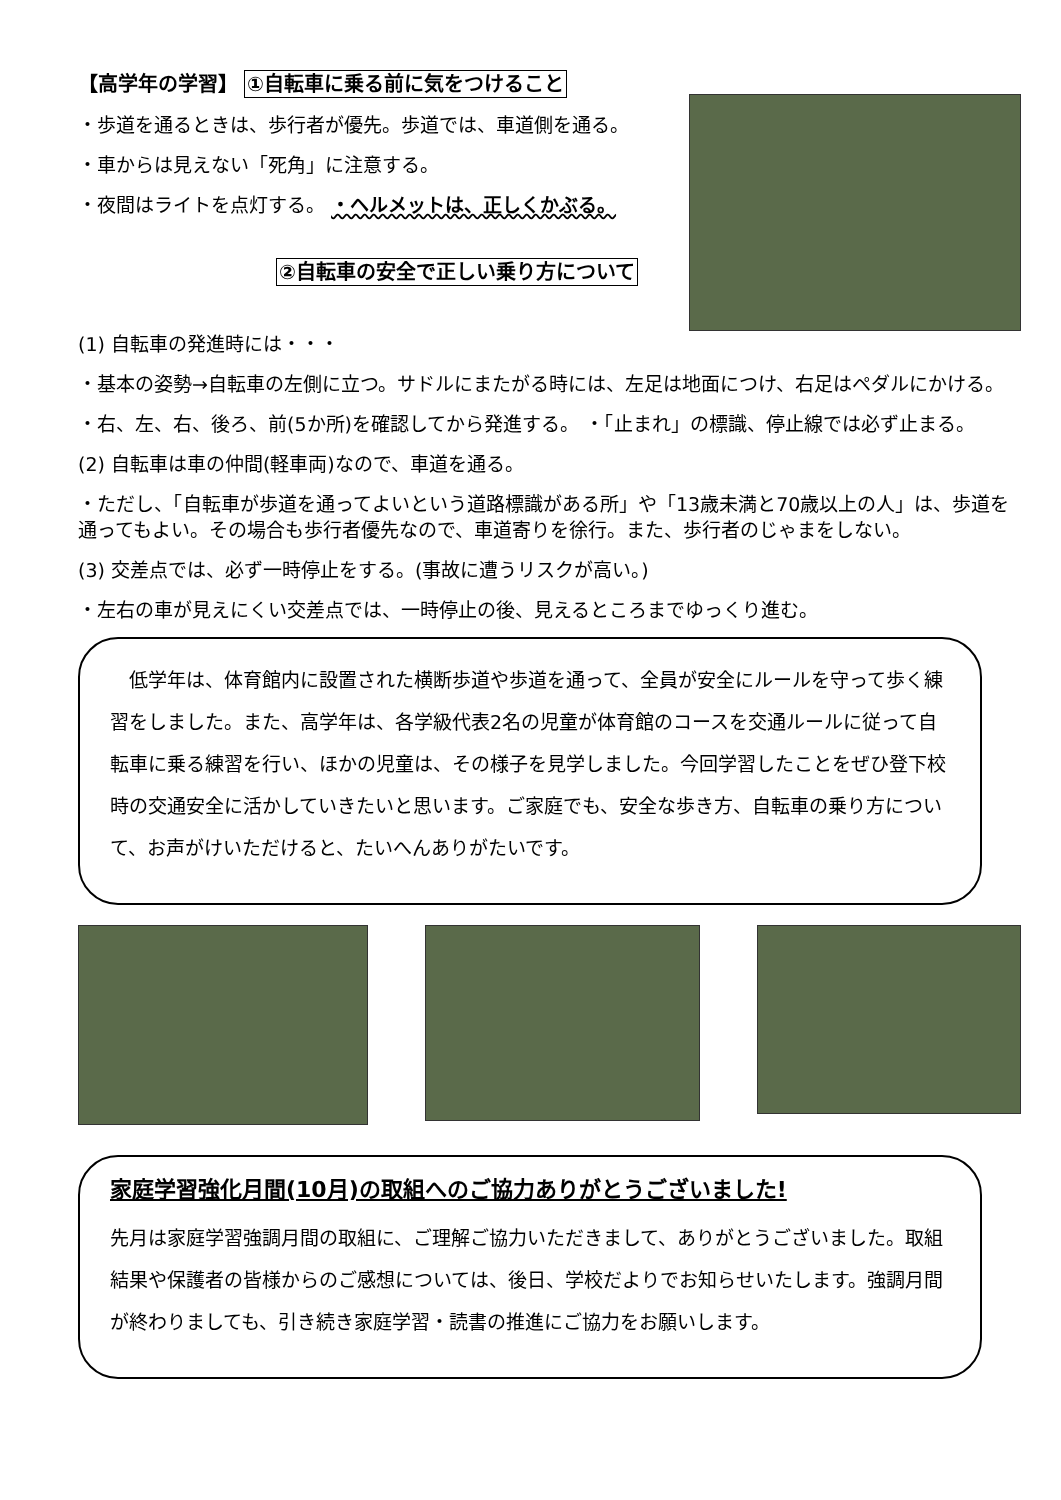【高学年の学習】 ①自転車に乗る前に気をつけること
・歩道を通るときは、歩行者が優先。歩道では、車道側を通る。
・車からは見えない「死角」に注意する。
・夜間はライトを点灯する。 ・ヘルメットは、正しくかぶる。
②自転車の安全で正しい乗り方について
(1) 自転車の発進時には・・・
・基本の姿勢→自転車の左側に立つ。サドルにまたがる時には、左足は地面につけ、右足はペダルにかける。
・右、左、右、後ろ、前(5か所)を確認してから発進する。 ・「止まれ」の標識、停止線では必ず止まる。
(2) 自転車は車の仲間(軽車両)なので、車道を通る。
・ただし、「自転車が歩道を通ってよいという道路標識がある所」や「13歳未満と70歳以上の人」は、歩道を通ってもよい。その場合も歩行者優先なので、車道寄りを徐行。また、歩行者のじゃまをしない。
(3) 交差点では、必ず一時停止をする。(事故に遭うリスクが高い。)
・左右の車が見えにくい交差点では、一時停止の後、見えるところまでゆっくり進む。
　低学年は、体育館内に設置された横断歩道や歩道を通って、全員が安全にルールを守って歩く練習をしました。また、高学年は、各学級代表2名の児童が体育館のコースを交通ルールに従って自転車に乗る練習を行い、ほかの児童は、その様子を見学しました。今回学習したことをぜひ登下校時の交通安全に活かしていきたいと思います。ご家庭でも、安全な歩き方、自転車の乗り方について、お声がけいただけると、たいへんありがたいです。
家庭学習強化月間(10月)の取組へのご協力ありがとうございました!
先月は家庭学習強調月間の取組に、ご理解ご協力いただきまして、ありがとうございました。取組結果や保護者の皆様からのご感想については、後日、学校だよりでお知らせいたします。強調月間が終わりましても、引き続き家庭学習・読書の推進にご協力をお願いします。